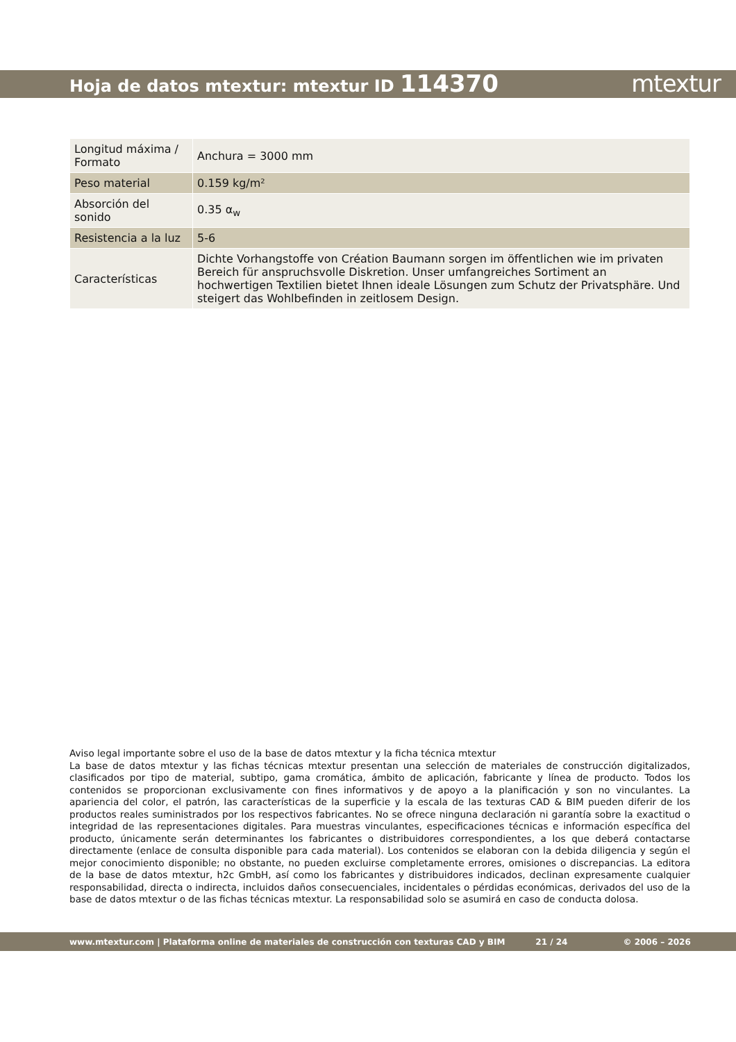Hoja de datos mtextur: mtextur ID 114370 mtextur
| Longitud máxima / Formato | Anchura = 3000 mm |
| Peso material | 0.159 kg/m² |
| Absorción del sonido | 0.35 α<sub>w</sub> |
| Resistencia a la luz | 5-6 |
| Características | Dichte Vorhangstoffe von Création Baumann sorgen im öffentlichen wie im privaten Bereich für anspruchsvolle Diskretion. Unser umfangreiches Sortiment an hochwertigen Textilien bietet Ihnen ideale Lösungen zum Schutz der Privatsphäre. Und steigert das Wohlbefinden in zeitlosem Design. |
Aviso legal importante sobre el uso de la base de datos mtextur y la ficha técnica mtextur
La base de datos mtextur y las fichas técnicas mtextur presentan una selección de materiales de construcción digitalizados, clasificados por tipo de material, subtipo, gama cromática, ámbito de aplicación, fabricante y línea de producto. Todos los contenidos se proporcionan exclusivamente con fines informativos y de apoyo a la planificación y son no vinculantes. La apariencia del color, el patrón, las características de la superficie y la escala de las texturas CAD & BIM pueden diferir de los productos reales suministrados por los respectivos fabricantes. No se ofrece ninguna declaración ni garantía sobre la exactitud o integridad de las representaciones digitales. Para muestras vinculantes, especificaciones técnicas e información específica del producto, únicamente serán determinantes los fabricantes o distribuidores correspondientes, a los que deberá contactarse directamente (enlace de consulta disponible para cada material). Los contenidos se elaboran con la debida diligencia y según el mejor conocimiento disponible; no obstante, no pueden excluirse completamente errores, omisiones o discrepancias. La editora de la base de datos mtextur, h2c GmbH, así como los fabricantes y distribuidores indicados, declinan expresamente cualquier responsabilidad, directa o indirecta, incluidos daños consecuenciales, incidentales o pérdidas económicas, derivados del uso de la base de datos mtextur o de las fichas técnicas mtextur. La responsabilidad solo se asumirá en caso de conducta dolosa.
www.mtextur.com | Plataforma online de materiales de construcción con texturas CAD y BIM 21 / 24 © 2006 – 2026